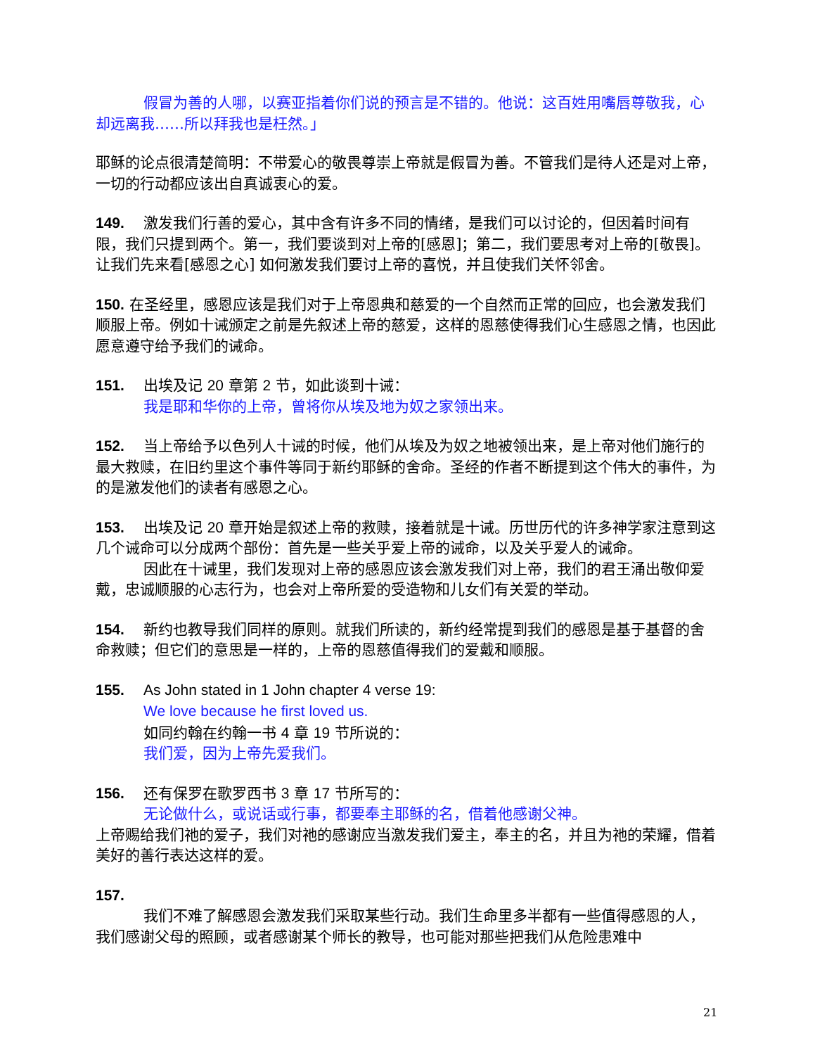假冒为善的人哪，以赛亚指着你们说的预言是不错的。他说：这百姓用嘴唇尊敬我，心却远离我……所以拜我也是枉然。」
耶稣的论点很清楚简明：不带爱心的敬畏尊崇上帝就是假冒为善。不管我们是待人还是对上帝，一切的行动都应该出自真诚衷心的爱。
149. 激发我们行善的爱心，其中含有许多不同的情绪，是我们可以讨论的，但因着时间有限，我们只提到两个。第一，我们要谈到对上帝的[感恩]；第二，我们要思考对上帝的[敬畏]。让我们先来看[感恩之心] 如何激发我们要讨上帝的喜悦，并且使我们关怀邻舍。
150. 在圣经里，感恩应该是我们对于上帝恩典和慈爱的一个自然而正常的回应，也会激发我们顺服上帝。例如十诫颁定之前是先叙述上帝的慈爱，这样的恩慈使得我们心生感恩之情，也因此愿意遵守给予我们的诫命。
151. 出埃及记 20 章第 2 节，如此谈到十诫：
我是耶和华你的上帝，曾将你从埃及地为奴之家领出来。
152. 当上帝给予以色列人十诫的时候，他们从埃及为奴之地被领出来，是上帝对他们施行的最大救赎，在旧约里这个事件等同于新约耶稣的舍命。圣经的作者不断提到这个伟大的事件，为的是激发他们的读者有感恩之心。
153. 出埃及记 20 章开始是叙述上帝的救赎，接着就是十诫。历世历代的许多神学家注意到这几个诫命可以分成两个部份：首先是一些关乎爱上帝的诫命，以及关乎爱人的诫命。
因此在十诫里，我们发现对上帝的感恩应该会激发我们对上帝，我们的君王涌出敬仰爱戴，忠诚顺服的心志行为，也会对上帝所爱的受造物和儿女们有关爱的举动。
154. 新约也教导我们同样的原则。就我们所读的，新约经常提到我们的感恩是基于基督的舍命救赎；但它们的意思是一样的，上帝的恩慈值得我们的爱戴和顺服。
155. As John stated in 1 John chapter 4 verse 19:
We love because he first loved us.
如同约翰在约翰一书 4 章 19 节所说的：
我们爱，因为上帝先爱我们。
156. 还有保罗在歌罗西书 3 章 17 节所写的：
无论做什么，或说话或行事，都要奉主耶稣的名，借着他感谢父神。
上帝赐给我们祂的爱子，我们对祂的感谢应当激发我们爱主，奉主的名，并且为祂的荣耀，借着美好的善行表达这样的爱。
157.
我们不难了解感恩会激发我们采取某些行动。我们生命里多半都有一些值得感恩的人，我们感谢父母的照顾，或者感谢某个师长的教导，也可能对那些把我们从危险患难中
21